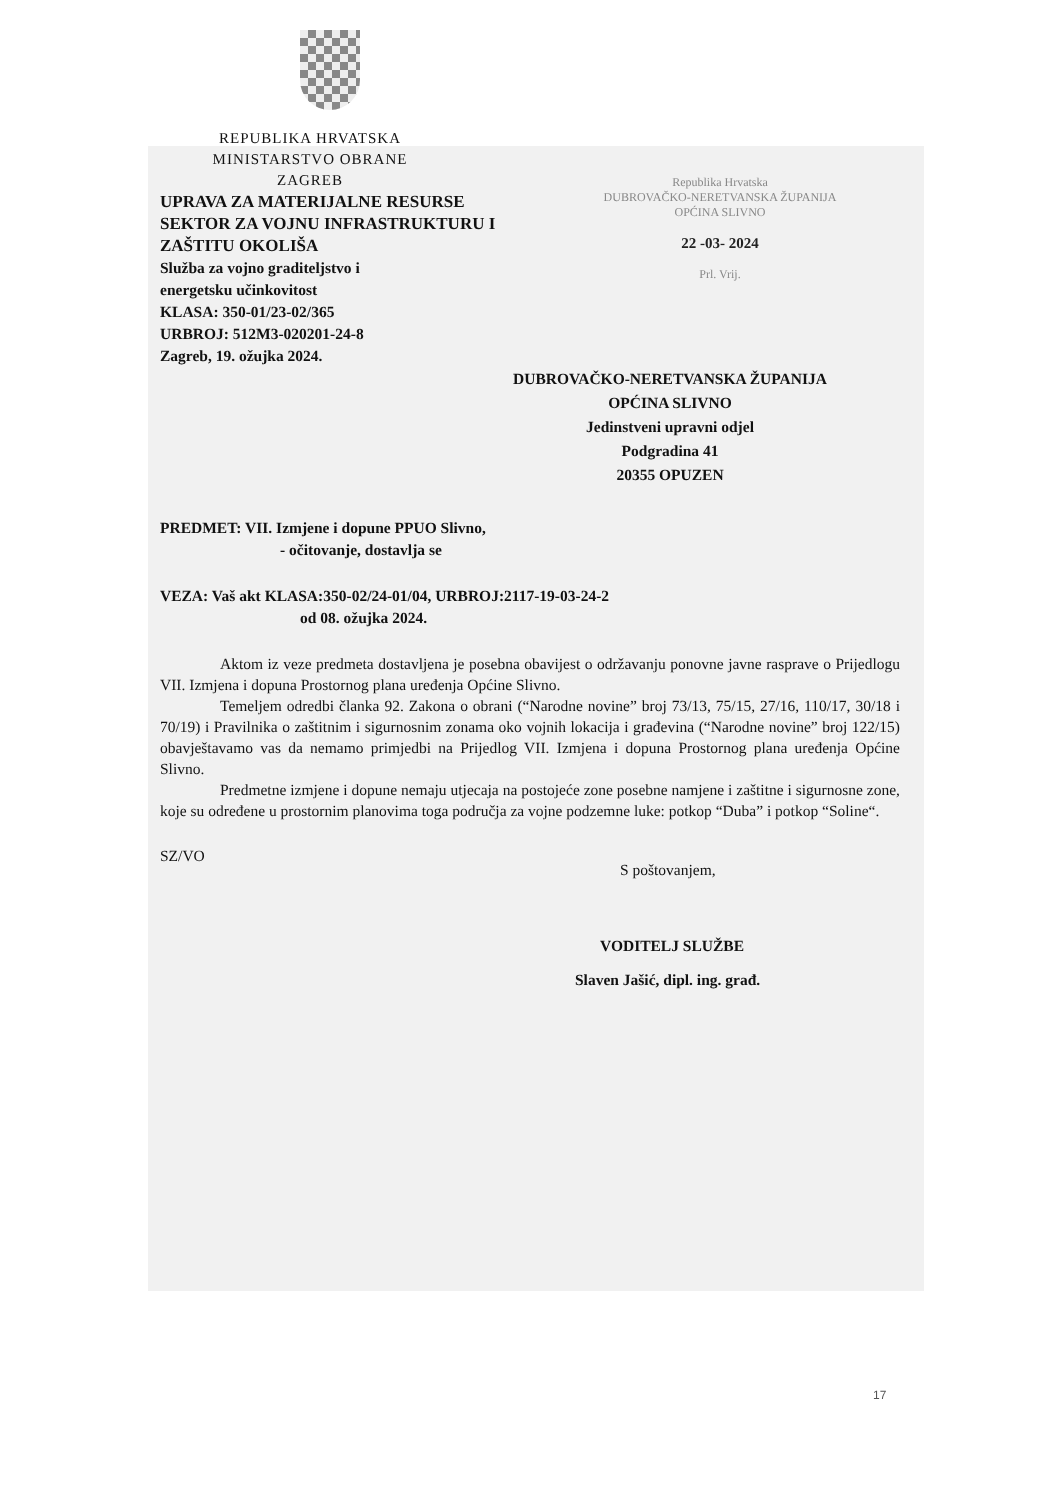Republika Hrvatska
DUBROVAČKO-NERETVANSKA ŽUPANIJA
OPĆINA SLIVNO
22 -03- 2024
Prl. Vrij.
REPUBLIKA HRVATSKA
MINISTARSTVO OBRANE
ZAGREB
UPRAVA ZA MATERIJALNE RESURSE
SEKTOR ZA VOJNU INFRASTRUKTURU I
ZAŠTITU OKOLIŠA
Služba za vojno graditeljstvo i
energetsku učinkovitost
KLASA: 350-01/23-02/365
URBROJ: 512M3-020201-24-8
Zagreb, 19. ožujka 2024.
DUBROVAČKO-NERETVANSKA ŽUPANIJA
OPĆINA SLIVNO
Jedinstveni upravni odjel
Podgradina 41
20355 OPUZEN
PREDMET: VII. Izmjene i dopune PPUO Slivno,
- očitovanje, dostavlja se
VEZA: Vaš akt KLASA:350-02/24-01/04, URBROJ:2117-19-03-24-2
od 08. ožujka 2024.
Aktom iz veze predmeta dostavljena je posebna obavijest o održavanju ponovne javne rasprave o Prijedlogu VII. Izmjena i dopuna Prostornog plana uređenja Općine Slivno.
Temeljem odredbi članka 92. Zakona o obrani (“Narodne novine” broj 73/13, 75/15, 27/16, 110/17, 30/18 i 70/19) i Pravilnika o zaštitnim i sigurnosnim zonama oko vojnih lokacija i građevina (“Narodne novine” broj 122/15) obavještavamo vas da nemamo primjedbi na Prijedlog VII. Izmjena i dopuna Prostornog plana uređenja Općine Slivno.
Predmetne izmjene i dopune nemaju utjecaja na postojeće zone posebne namjene i zaštitne i sigurnosne zone, koje su određene u prostornim planovima toga područja za vojne podzemne luke: potkop “Duba” i potkop “Soline“.
SZ/VO
S poštovanjem,
VODITELJ SLUŽBE
Slaven Jašić, dipl. ing. građ.
17